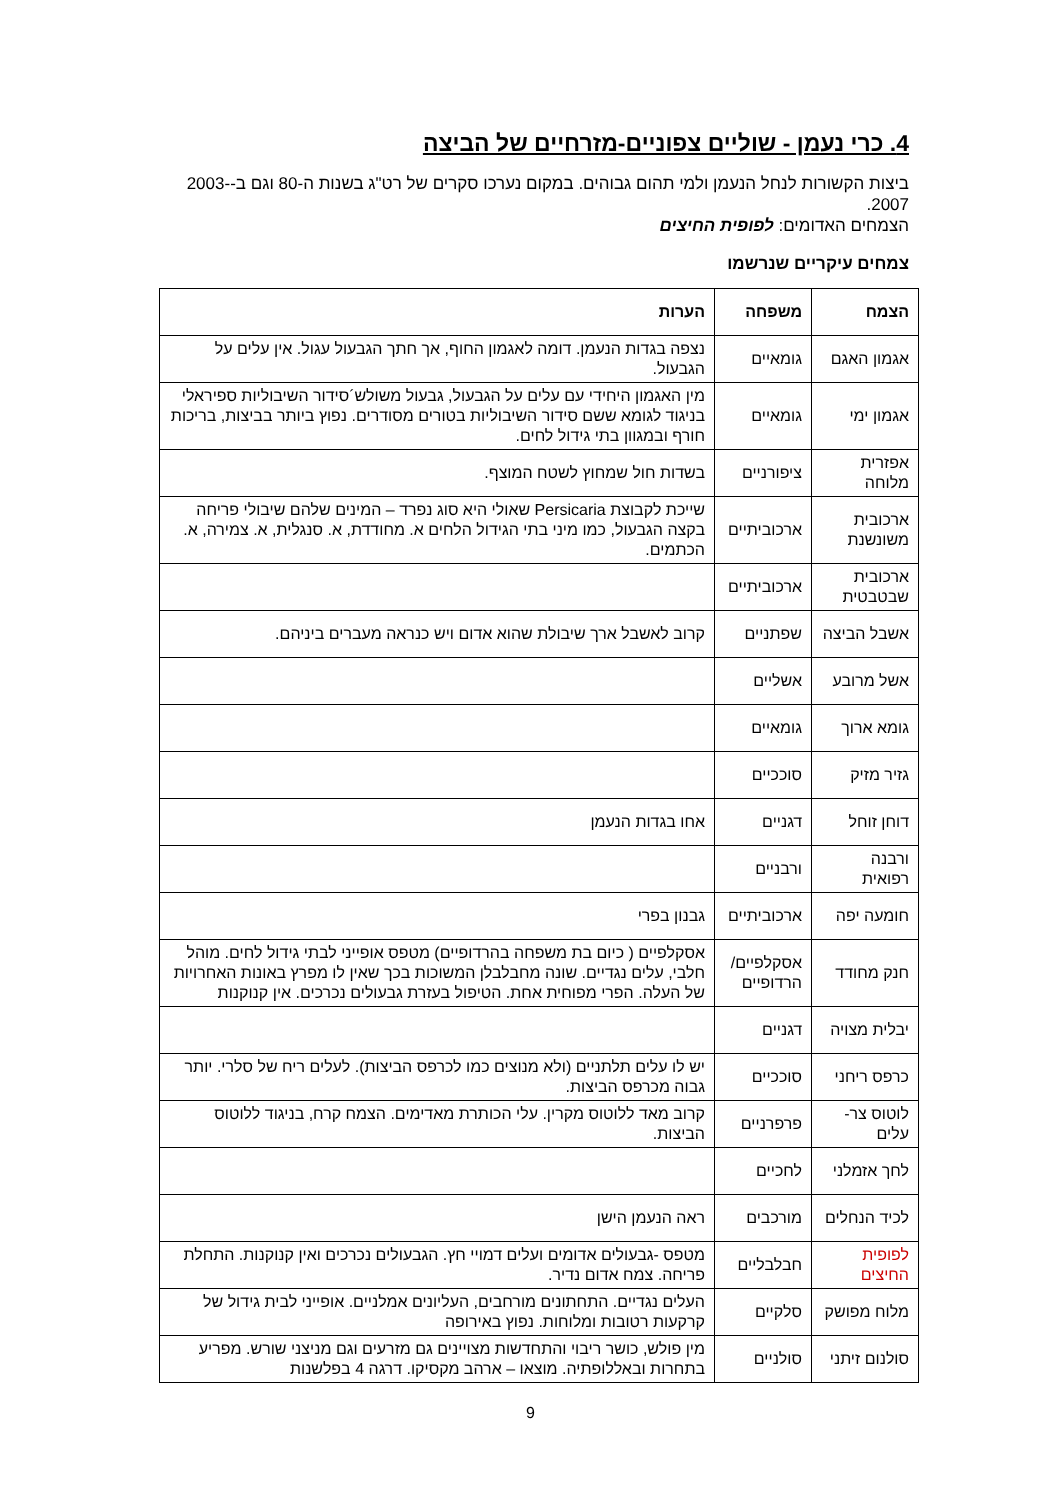4. כרי נעמן - שוליים צפוניים-מזרחיים של הביצה
ביצות הקשורות לנחל הנעמן ולמי תהום גבוהים. במקום נערכו סקרים של רט"ג בשנות ה-80 וגם ב-2003-2007.
הצמחים האדומים: לפופית החיצים
צמחים עיקריים שנרשמו
| הצמח | משפחה | הערות |
| --- | --- | --- |
| אגמון האגם | גומאיים | נצפה בגדות הנעמן. דומה לאגמון החוף, אך חתך הגבעול עגול. אין עלים על הגבעול. |
| אגמון ימי | גומאיים | מין האגמון היחידי עם עלים על הגבעול, גבעול משולש´סידור השיבוליות ספיראלי בניגוד לגומא ששם סידור השיבוליות בטורים מסודרים. נפוץ ביותר בביצות, בריכות חורף ובמגוון בתי גידול לחים. |
| אפזרית מלוחה | ציפורניים | בשדות חול שמחוץ לשטח המוצף. |
| ארכובית משונשנת | ארכוביתיים | שייכת לקבוצת Persicaria שאולי היא סוג נפרד – המינים שלהם שיבולי פריחה בקצה הגבעול, כמו מיני בתי הגידול הלחים א. מחודדת, א. סנגלית, א. צמירה, א. הכתמים. |
| ארכובית שבטבטית | ארכוביתיים | |
| אשבל הביצה | שפתניים | קרוב לאשבל ארך שיבולת שהוא אדום ויש כנראה מעברים ביניהם. |
| אשל מרובע | אשליים | |
| גומא ארוך | גומאיים | |
| גזיר מזיק | סוככיים | |
| דוחן זוחל | דגניים | אחו בגדות הנעמן |
| ורבנה רפואית | ורבניים | |
| חומעה יפה | ארכוביתיים | גבנון בפרי |
| חנק מחודד | אסקלפיים/ הרדופיים | אסקלפיים ( כיום בת משפחה בהרדופיים) מטפס אופייני לבתי גידול לחים. מוהל חלבי, עלים נגדיים. שונה מחבלבלן המשוכות בכך שאין לו מפרץ באונות האחרויות של העלה. הפרי מפוחית אחת. הטיפול בעזרת גבעולים נכרכים. אין קנוקנות |
| יבלית מצויה | דגניים | |
| כרפס ריחני | סוככיים | יש לו עלים תלתניים (ולא מנוצים כמו לכרפס הביצות). לעלים ריח של סלרי. יותר גבוה מכרפס הביצות. |
| לוטוס צר-עלים | פרפרניים | קרוב מאד ללוטוס מקרין. עלי הכותרת מאדימים. הצמח קרח, בניגוד ללוטוס הביצות. |
| לחך אזמלני | לחכיים | |
| לכיד הנחלים | מורכבים | ראה הנעמן הישן |
| לפופית החיצים | חבלבליים | מטפס -גבעולים אדומים ועלים דמויי חץ. הגבעולים נכרכים ואין קנוקנות. התחלת פריחה. צמח אדום נדיר. |
| מלוח מפושק | סלקיים | העלים נגדיים. התחתונים מורחבים, העליונים אמלניים. אופייני לבית גידול של קרקעות רטובות ומלוחות. נפוץ באירופה |
| סולנום זיתני | סולניים | מין פולש, כושר ריבוי והתחדשות מצויינים גם מזרעים וגם מניצני שורש. מפריע בתחרות ובאללופתיה. מוצאו – ארהב מקסיקו. דרגה 4 בפלשנות |
9